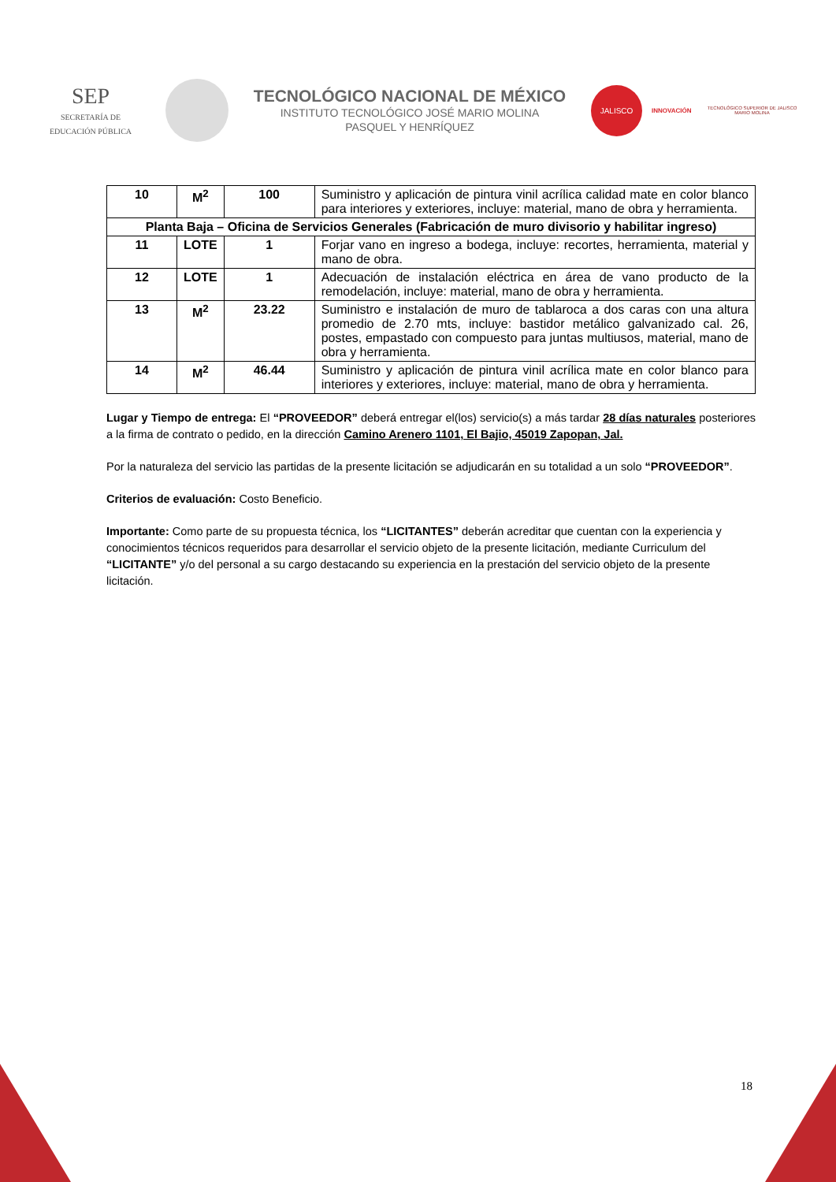SEP
SECRETARÍA DE
EDUCACIÓN PÚBLICA
TECNOLÓGICO NACIONAL DE MÉXICO
INSTITUTO TECNOLÓGICO JOSÉ MARIO MOLINA
PASQUEL Y HENRÍQUEZ
JALISCO
INNOVACIÓN
TECNOLÓGICO SUPERIOR DE JALISCO
MARIO MOLINA
| 10 | M<sup>2</sup> | 100 | Suministro y aplicación de pintura vinil acrílica calidad mate en color blanco para interiores y exteriores, incluye: material, mano de obra y herramienta. |
| Planta Baja – Oficina de Servicios Generales (Fabricación de muro divisorio y habilitar ingreso) | | | |
| 11 | LOTE | 1 | Forjar vano en ingreso a bodega, incluye: recortes, herramienta, material y mano de obra. |
| 12 | LOTE | 1 | Adecuación de instalación eléctrica en área de vano producto de la remodelación, incluye: material, mano de obra y herramienta. |
| 13 | M<sup>2</sup> | 23.22 | Suministro e instalación de muro de tablaroca a dos caras con una altura promedio de 2.70 mts, incluye: bastidor metálico galvanizado cal. 26, postes, empastado con compuesto para juntas multiusos, material, mano de obra y herramienta. |
| 14 | M<sup>2</sup> | 46.44 | Suministro y aplicación de pintura vinil acrílica mate en color blanco para interiores y exteriores, incluye: material, mano de obra y herramienta. |
Lugar y Tiempo de entrega: El “PROVEEDOR” deberá entregar el(los) servicio(s) a más tardar 28 días naturales posteriores a la firma de contrato o pedido, en la dirección Camino Arenero 1101, El Bajio, 45019 Zapopan, Jal.
Por la naturaleza del servicio las partidas de la presente licitación se adjudicarán en su totalidad a un solo “PROVEEDOR”.
Criterios de evaluación: Costo Beneficio.
Importante: Como parte de su propuesta técnica, los “LICITANTES” deberán acreditar que cuentan con la experiencia y conocimientos técnicos requeridos para desarrollar el servicio objeto de la presente licitación, mediante Curriculum del “LICITANTE” y/o del personal a su cargo destacando su experiencia en la prestación del servicio objeto de la presente licitación.
18